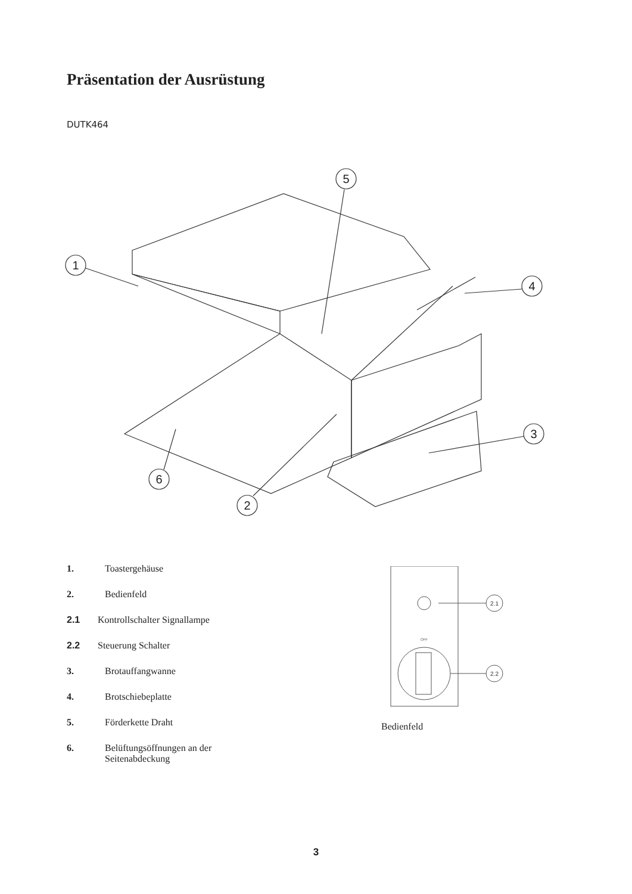Präsentation der Ausrüstung
DUTK464
1
2
3
4
5
6
1. Toastergehäuse
2. Bedienfeld
2.1 Kontrollschalter Signallampe
2.2 Steuerung Schalter
3. Brotauffangwanne
4. Brotschiebeplatte
5. Förderkette Draht
6. Belüftungsöffnungen an der
Seitenabdeckung
2.1
OFF
2.2
Bedienfeld
3